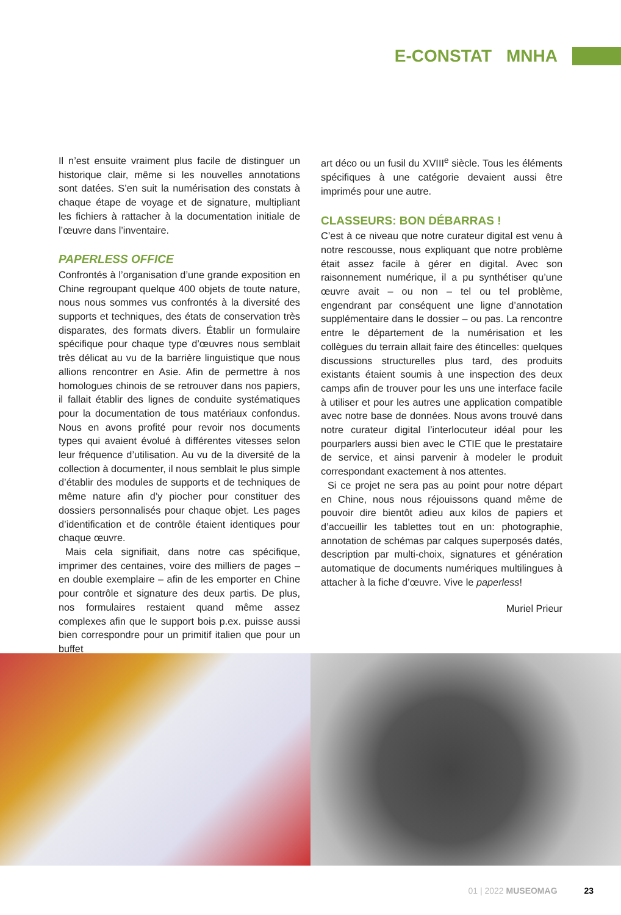E-CONSTAT MNHA
Il n’est ensuite vraiment plus facile de distinguer un historique clair, même si les nouvelles annotations sont datées. S’en suit la numérisation des constats à chaque étape de voyage et de signature, multipliant les fichiers à rattacher à la documentation initiale de l’œuvre dans l’inventaire.
PAPERLESS OFFICE
Confrontés à l’organisation d’une grande exposition en Chine regroupant quelque 400 objets de toute nature, nous nous sommes vus confrontés à la diversité des supports et techniques, des états de conservation très disparates, des formats divers. Établir un formulaire spécifique pour chaque type d’œuvres nous semblait très délicat au vu de la barrière linguistique que nous allions rencontrer en Asie. Afin de permettre à nos homologues chinois de se retrouver dans nos papiers, il fallait établir des lignes de conduite systématiques pour la documentation de tous matériaux confondus. Nous en avons profité pour revoir nos documents types qui avaient évolué à différentes vitesses selon leur fréquence d’utilisation. Au vu de la diversité de la collection à documenter, il nous semblait le plus simple d’établir des modules de supports et de techniques de même nature afin d’y piocher pour constituer des dossiers personnalisés pour chaque objet. Les pages d’identification et de contrôle étaient identiques pour chaque œuvre.
Mais cela signifiait, dans notre cas spécifique, imprimer des centaines, voire des milliers de pages – en double exemplaire – afin de les emporter en Chine pour contrôle et signature des deux partis. De plus, nos formulaires restaient quand même assez complexes afin que le support bois p.ex. puisse aussi bien correspondre pour un primitif italien que pour un buffet
art déco ou un fusil du XVIII<sup>e</sup> siècle. Tous les éléments spécifiques à une catégorie devaient aussi être imprimés pour une autre.
CLASSEURS: BON DÉBARRAS !
C’est à ce niveau que notre curateur digital est venu à notre rescousse, nous expliquant que notre problème était assez facile à gérer en digital. Avec son raisonnement numérique, il a pu synthétiser qu’une œuvre avait – ou non – tel ou tel problème, engendrant par conséquent une ligne d’annotation supplémentaire dans le dossier – ou pas. La rencontre entre le département de la numérisation et les collègues du terrain allait faire des étincelles: quelques discussions structurelles plus tard, des produits existants étaient soumis à une inspection des deux camps afin de trouver pour les uns une interface facile à utiliser et pour les autres une application compatible avec notre base de données. Nous avons trouvé dans notre curateur digital l’interlocuteur idéal pour les pourparlers aussi bien avec le CTIE que le prestataire de service, et ainsi parvenir à modeler le produit correspondant exactement à nos attentes.
Si ce projet ne sera pas au point pour notre départ en Chine, nous nous réjouissons quand même de pouvoir dire bientôt adieu aux kilos de papiers et d’accueillir les tablettes tout en un: photographie, annotation de schémas par calques superposés datés, description par multi-choix, signatures et génération automatique de documents numériques multilingues à attacher à la fiche d’œuvre. Vive le paperless!
Muriel Prieur
01 | 2022 MUSEOMAG 23